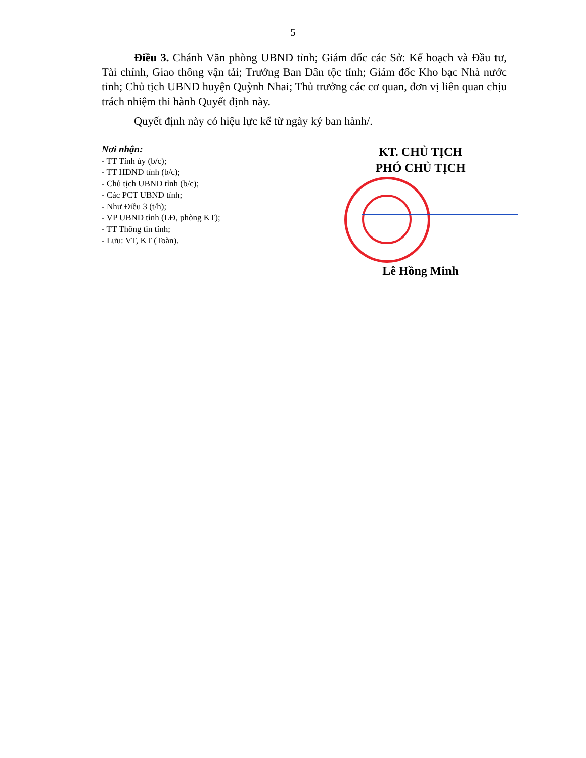5
Điều 3. Chánh Văn phòng UBND tỉnh; Giám đốc các Sở: Kế hoạch và Đầu tư, Tài chính, Giao thông vận tải; Trưởng Ban Dân tộc tỉnh; Giám đốc Kho bạc Nhà nước tỉnh; Chủ tịch UBND huyện Quỳnh Nhai; Thủ trưởng các cơ quan, đơn vị liên quan chịu trách nhiệm thi hành Quyết định này.
Quyết định này có hiệu lực kể từ ngày ký ban hành/.
Nơi nhận:
- TT Tỉnh ủy (b/c);
- TT HĐND tỉnh (b/c);
- Chủ tịch UBND tỉnh (b/c);
- Các PCT UBND tỉnh;
- Như Điều 3 (t/h);
- VP UBND tỉnh (LĐ, phòng KT);
- TT Thông tin tỉnh;
- Lưu: VT, KT (Toàn).
KT. CHỦ TỊCH
PHÓ CHỦ TỊCH
Lê Hồng Minh